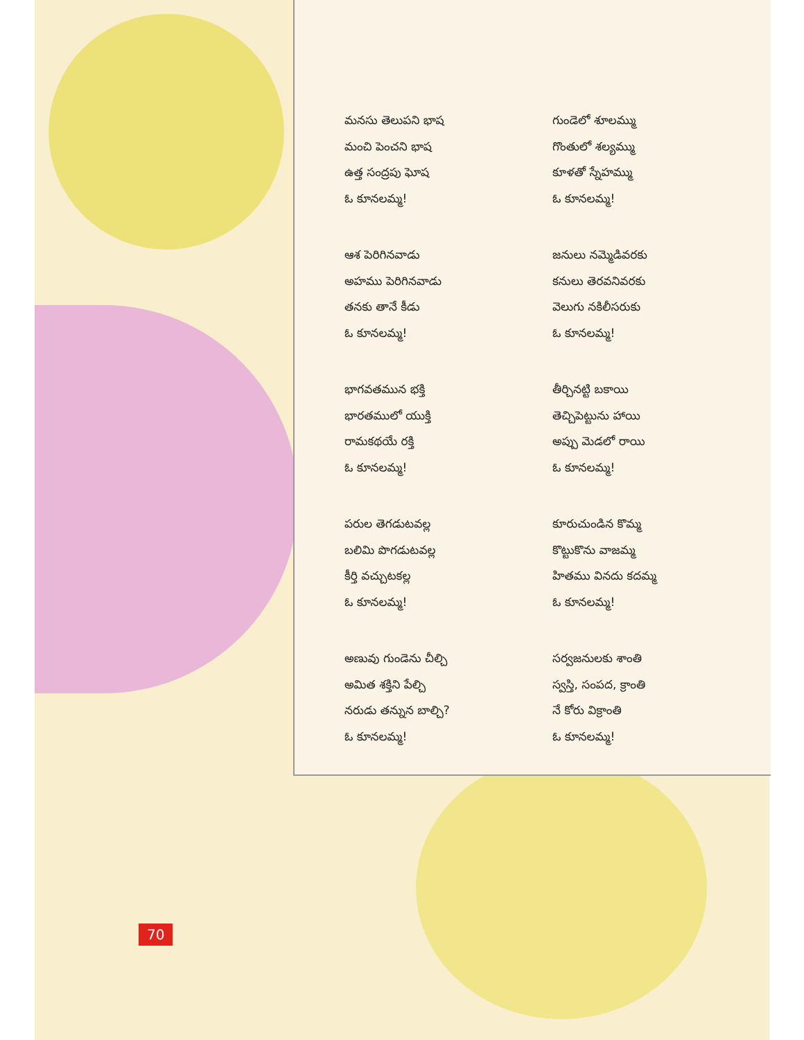మనసు తెలుపని భాష
మంచి పెంచని భాష
ఉత్త సంద్రపు ఘోష
ఓ కూనలమ్మ!
గుండెలో శూలమ్ము
గొంతులో శల్యమ్ము
కూళతో స్నేహమ్ము
ఓ కూనలమ్మ!
ఆశ పెరిగినవాడు
అహము పెరిగినవాడు
తనకు తానే కీడు
ఓ కూనలమ్మ!
జనులు నమ్మెడివరకు
కనులు తెరవనివరకు
వెలుగు నకిలీసరుకు
ఓ కూనలమ్మ!
భాగవతమున భక్తి
భారతములో యుక్తి
రామకథయే రక్తి
ఓ కూనలమ్మ!
తీర్చినట్టి బకాయి
తెచ్చిపెట్టును హాయి
అప్పు మెడలో రాయి
ఓ కూనలమ్మ!
పరుల తెగడుటవల్ల
బలిమి పొగడుటవల్ల
కీర్తి వచ్చుటకల్ల
ఓ కూనలమ్మ!
కూరుచుండిన కొమ్మ
కొట్టుకొను వాజమ్మ
హితము వినదు కదమ్మ
ఓ కూనలమ్మ!
అణువు గుండెను చీల్చి
అమిత శక్తిని పేల్చి
నరుడు తన్నున బాల్చి?
ఓ కూనలమ్మ!
సర్వజనులకు శాంతి
స్వస్తి, సంపద, క్రాంతి
నే కోరు విక్రాంతి
ఓ కూనలమ్మ!
70